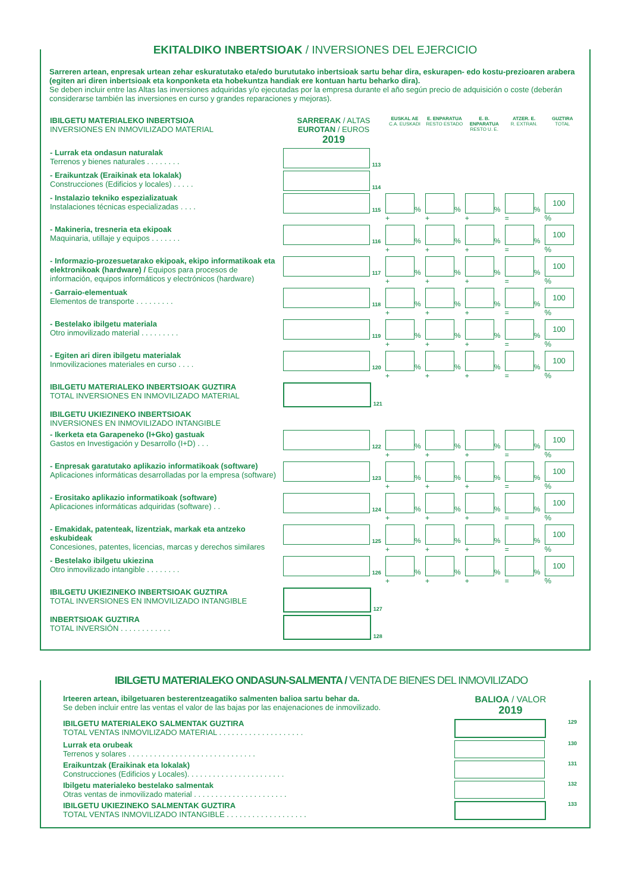EKITALDIKO INBERTSIOAK / INVERSIONES DEL EJERCICIO
Sarreren artean, enpresak urtean zehar eskuratutako eta/edo burututako inbertsioak sartu behar dira, eskurapen- edo kostu-prezioaren arabera (egiten ari diren inbertsioak eta konponketa eta hobekuntza handiak ere kontuan hartu beharko dira).
Se deben incluir entre las Altas las inversiones adquiridas y/o ejecutadas por la empresa durante el año según precio de adquisición o coste (deberán considerarse también las inversiones en curso y grandes reparaciones y mejoras).
| IBILGETU MATERIALEKO INBERTSIOA INVERSIONES EN INMOVILIZADO MATERIAL | SARRERAK / ALTAS EUROTAN / EUROS 2019 | EUSKAL AE C.A. EUSKADI | E. ENPARATUA RESTO ESTADO | E. B. ENPARATUA RESTO U. E. | ATZER. E. R. EXTRAN. | GUZTIRA TOTAL |
| - Lurrak eta ondasun naturalak Terrenos y bienes naturales . . . . . . . . | 113 | | | | | |
| - Eraikuntzak (Eraikinak eta lokalak) Construcciones (Edificios y locales) . . . . . | 114 | | | | | |
| - Instalazio tekniko espezializatuak Instalaciones técnicas especializadas . . . . | 115 | % + | % + | % + | % = | 100 % |
| - Makineria, tresneria eta ekipoak Maquinaria, utillaje y equipos . . . . . . . | 116 | % + | % + | % + | % = | 100 % |
| - Informazio-prozesuetarako ekipoak, ekipo informatikoak eta elektronikoak (hardware) / Equipos para procesos de información, equipos informáticos y electrónicos (hardware) | 117 | % + | % + | % + | % = | 100 % |
| - Garraio-elementuak Elementos de transporte . . . . . . . . . | 118 | % + | % + | % + | % = | 100 % |
| - Bestelako ibilgetu materiala Otro inmovilizado material . . . . . . . . . | 119 | % + | % + | % + | % = | 100 % |
| - Egiten ari diren ibilgetu materialak Inmovilizaciones materiales en curso . . . . | 120 | % + | % + | % + | % = | 100 % |
| IBILGETU MATERIALEKO INBERTSIOAK GUZTIRA TOTAL INVERSIONES EN INMOVILIZADO MATERIAL | 121 | | | | | |
| IBILGETU UKIEZINEKO INBERTSIOAK INVERSIONES EN INMOVILIZADO INTANGIBLE | | | | | | |
| - Ikerketa eta Garapeneko (I+Gko) gastuak Gastos en Investigación y Desarrollo (I+D) . . . | 122 | % + | % + | % + | % = | 100 % |
| - Enpresak garatutako aplikazio informatikoak (software) Aplicaciones informáticas desarrolladas por la empresa (software) | 123 | % + | % + | % + | % = | 100 % |
| - Erositako aplikazio informatikoak (software) Aplicaciones informáticas adquiridas (software) . . | 124 | % + | % + | % + | % = | 100 % |
| - Emakidak, patenteak, lizentziak, markak eta antzeko eskubideak Concesiones, patentes, licencias, marcas y derechos similares | 125 | % + | % + | % + | % = | 100 % |
| - Bestelako ibilgetu ukiezina Otro inmovilizado intangible . . . . . . . . | 126 | % + | % + | % + | % = | 100 % |
| IBILGETU UKIEZINEKO INBERTSIOAK GUZTIRA TOTAL INVERSIONES EN INMOVILIZADO INTANGIBLE | 127 | | | | | |
| INBERTSIOAK GUZTIRA TOTAL INVERSIÓN . . . . . . . . . . . . | 128 | | | | | |
IBILGETU MATERIALEKO ONDASUN-SALMENTA / VENTA DE BIENES DEL INMOVILIZADO
| Irteeren artean, ibilgetuaren besterentzeagatiko salmenten balioa sartu behar da. Se deben incluir entre las ventas el valor de las bajas por las enajenaciones de inmovilizado. | BALIOA / VALOR 2019 | |
| IBILGETU MATERIALEKO SALMENTAK GUZTIRA TOTAL VENTAS INMOVILIZADO MATERIAL . . . . . . . . . . . . . . . . . . . . | | 129 |
| Lurrak eta orubeak Terrenos y solares . . . . . . . . . . . . . . . . . . . . . . . . . . . . . . | | 130 |
| Eraikuntzak (Eraikinak eta lokalak) Construcciones (Edificios y Locales). . . . . . . . . . . . . . . . . . . . . . . | | 131 |
| Ibilgetu materialeko bestelako salmentak Otras ventas de inmovilizado material . . . . . . . . . . . . . . . . . . . . . . | | 132 |
| IBILGETU UKIEZINEKO SALMENTAK GUZTIRA TOTAL VENTAS INMOVILIZADO INTANGIBLE . . . . . . . . . . . . . . . . . . . | | 133 |